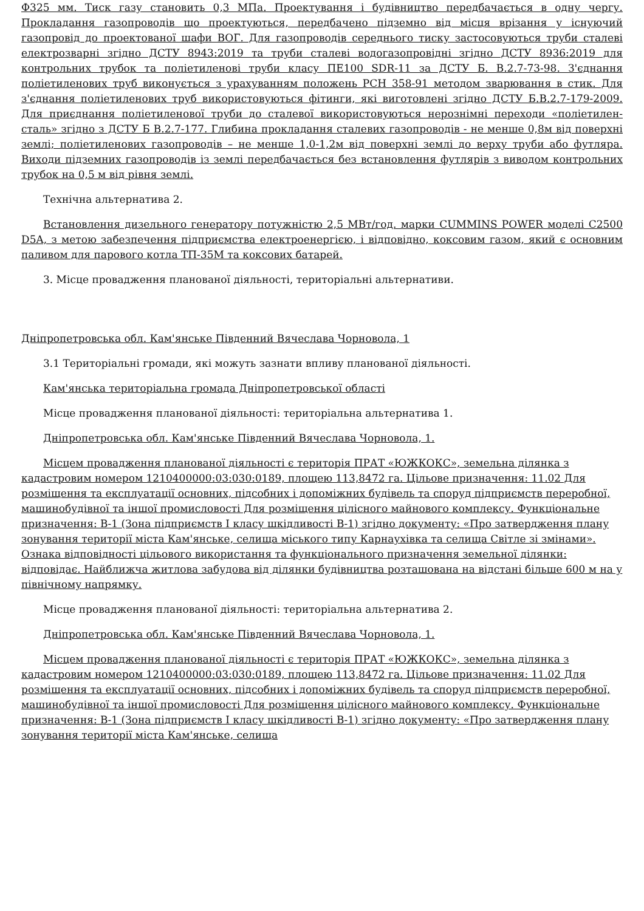Ф325 мм. Тиск газу становить 0,3 МПа. Проектування і будівництво передбачається в одну чергу. Прокладання газопроводів що проектуються, передбачено підземно від місця врізання у існуючий газопровід до проектованої шафи ВОГ. Для газопроводів середнього тиску застосовуються труби сталеві електрозварні згідно ДСТУ 8943:2019 та труби сталеві водогазопровідні згідно ДСТУ 8936:2019 для контрольних трубок та поліетиленові труби класу ПЕ100 SDR-11 за ДСТУ Б. В.2.7-73-98. З'єднання поліетиленових труб виконується з урахуванням положень РСН 358-91 методом зварювання в стик. Для з'єднання поліетиленових труб використовуються фітинги, які виготовлені згідно ДСТУ Б.В.2.7-179-2009. Для приєднання поліетиленової труби до сталевої використовуються нерознімні переходи «поліетилен-сталь» згідно з ДСТУ Б В.2.7-177. Глибина прокладання сталевих газопроводів - не менше 0,8м від поверхні землі; поліетиленових газопроводів – не менше 1,0-1,2м від поверхні землі до верху труби або футляра. Виходи підземних газопроводів із землі передбачається без встановлення футлярів з виводом контрольних трубок на 0,5 м від рівня землі.
Технічна альтернатива 2.
Встановлення дизельного генератору потужністю 2,5 МВт/год. марки CUMMINS POWER моделі C2500 D5A, з метою забезпечення підприємства електроенергією, і відповідно, коксовим газом, який є основним паливом для парового котла ТП-35М та коксових батарей.
3. Місце провадження планованої діяльності, територіальні альтернативи.
Дніпропетровська обл. Кам'янське Південний Вячеслава Чорновола, 1
3.1 Територіальні громади, які можуть зазнати впливу планованої діяльності.
Кам'янська територіальна громада Дніпропетровської області
Місце провадження планованої діяльності: територіальна альтернатива 1.
Дніпропетровська обл. Кам'янське Південний Вячеслава Чорновола, 1.
Місцем провадження планованої діяльності є територія ПРАТ «ЮЖКОКС», земельна ділянка з кадастровим номером 1210400000:03:030:0189, площею 113,8472 га. Цільове призначення: 11.02 Для розміщення та експлуатації основних, підсобних і допоміжних будівель та споруд підприємств переробної, машинобудівної та іншої промисловості Для розміщення цілісного майнового комплексу. Функціональне призначення: В-1 (Зона підприємств І класу шкідливості В-1) згідно документу: «Про затвердження плану зонування території міста Кам'янське, селища міського типу Карнаухівка та селища Світле зі змінами». Ознака відповідності цільового використання та функціонального призначення земельної ділянки: відповідає. Найближча житлова забудова від ділянки будівництва розташована на відстані більше 600 м на у північному напрямку.
Місце провадження планованої діяльності: територіальна альтернатива 2.
Дніпропетровська обл. Кам'янське Південний Вячеслава Чорновола, 1.
Місцем провадження планованої діяльності є територія ПРАТ «ЮЖКОКС», земельна ділянка з кадастровим номером 1210400000:03:030:0189, площею 113,8472 га. Цільове призначення: 11.02 Для розміщення та експлуатації основних, підсобних і допоміжних будівель та споруд підприємств переробної, машинобудівної та іншої промисловості Для розміщення цілісного майнового комплексу. Функціональне призначення: В-1 (Зона підприємств І класу шкідливості В-1) згідно документу: «Про затвердження плану зонування території міста Кам'янське, селища